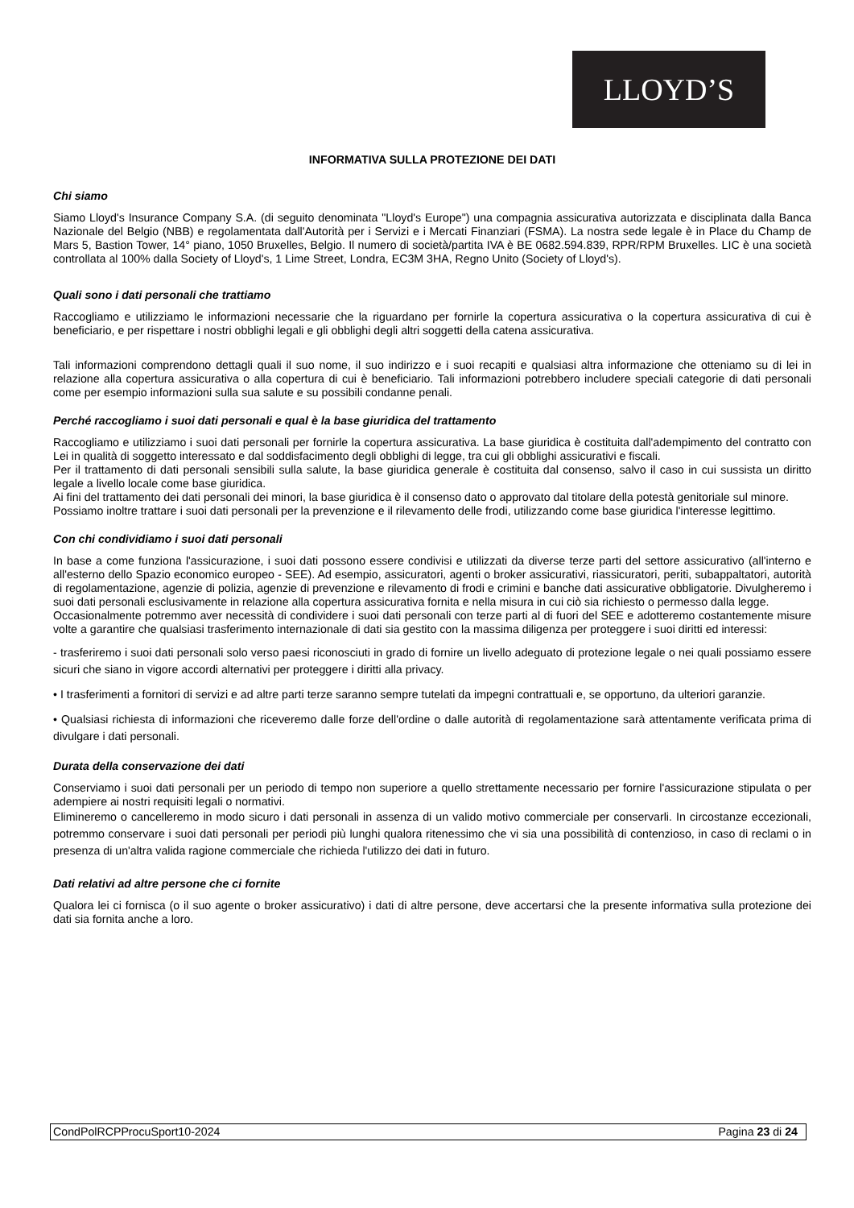LLOYD’S
INFORMATIVA SULLA PROTEZIONE DEI DATI
Chi siamo
Siamo Lloyd's Insurance Company S.A. (di seguito denominata "Lloyd's Europe") una compagnia assicurativa autorizzata e disciplinata dalla Banca Nazionale del Belgio (NBB) e regolamentata dall'Autorità per i Servizi e i Mercati Finanziari (FSMA). La nostra sede legale è in Place du Champ de Mars 5, Bastion Tower, 14° piano, 1050 Bruxelles, Belgio. Il numero di società/partita IVA è BE 0682.594.839, RPR/RPM Bruxelles. LIC è una società controllata al 100% dalla Society of Lloyd's, 1 Lime Street, Londra, EC3M 3HA, Regno Unito (Society of Lloyd's).
Quali sono i dati personali che trattiamo
Raccogliamo e utilizziamo le informazioni necessarie che la riguardano per fornirle la copertura assicurativa o la copertura assicurativa di cui è beneficiario, e per rispettare i nostri obblighi legali e gli obblighi degli altri soggetti della catena assicurativa.
Tali informazioni comprendono dettagli quali il suo nome, il suo indirizzo e i suoi recapiti e qualsiasi altra informazione che otteniamo su di lei in relazione alla copertura assicurativa o alla copertura di cui è beneficiario. Tali informazioni potrebbero includere speciali categorie di dati personali come per esempio informazioni sulla sua salute e su possibili condanne penali.
Perché raccogliamo i suoi dati personali e qual è la base giuridica del trattamento
Raccogliamo e utilizziamo i suoi dati personali per fornirle la copertura assicurativa. La base giuridica è costituita dall'adempimento del contratto con Lei in qualità di soggetto interessato e dal soddisfacimento degli obblighi di legge, tra cui gli obblighi assicurativi e fiscali.
Per il trattamento di dati personali sensibili sulla salute, la base giuridica generale è costituita dal consenso, salvo il caso in cui sussista un diritto legale a livello locale come base giuridica.
Ai fini del trattamento dei dati personali dei minori, la base giuridica è il consenso dato o approvato dal titolare della potestà genitoriale sul minore.
Possiamo inoltre trattare i suoi dati personali per la prevenzione e il rilevamento delle frodi, utilizzando come base giuridica l'interesse legittimo.
Con chi condividiamo i suoi dati personali
In base a come funziona l'assicurazione, i suoi dati possono essere condivisi e utilizzati da diverse terze parti del settore assicurativo (all'interno e all'esterno dello Spazio economico europeo - SEE). Ad esempio, assicuratori, agenti o broker assicurativi, riassicuratori, periti, subappaltatori, autorità di regolamentazione, agenzie di polizia, agenzie di prevenzione e rilevamento di frodi e crimini e banche dati assicurative obbligatorie. Divulgheremo i suoi dati personali esclusivamente in relazione alla copertura assicurativa fornita e nella misura in cui ciò sia richiesto o permesso dalla legge.
Occasionalmente potremmo aver necessità di condividere i suoi dati personali con terze parti al di fuori del SEE e adotteremo costantemente misure volte a garantire che qualsiasi trasferimento internazionale di dati sia gestito con la massima diligenza per proteggere i suoi diritti ed interessi:
- trasferiremo i suoi dati personali solo verso paesi riconosciuti in grado di fornire un livello adeguato di protezione legale o nei quali possiamo essere sicuri che siano in vigore accordi alternativi per proteggere i diritti alla privacy.
• I trasferimenti a fornitori di servizi e ad altre parti terze saranno sempre tutelati da impegni contrattuali e, se opportuno, da ulteriori garanzie.
• Qualsiasi richiesta di informazioni che riceveremo dalle forze dell'ordine o dalle autorità di regolamentazione sarà attentamente verificata prima di divulgare i dati personali.
Durata della conservazione dei dati
Conserviamo i suoi dati personali per un periodo di tempo non superiore a quello strettamente necessario per fornire l'assicurazione stipulata o per adempiere ai nostri requisiti legali o normativi.
Elimineremo o cancelleremo in modo sicuro i dati personali in assenza di un valido motivo commerciale per conservarli. In circostanze eccezionali, potremmo conservare i suoi dati personali per periodi più lunghi qualora ritenessimo che vi sia una possibilità di contenzioso, in caso di reclami o in presenza di un'altra valida ragione commerciale che richieda l'utilizzo dei dati in futuro.
Dati relativi ad altre persone che ci fornite
Qualora lei ci fornisca (o il suo agente o broker assicurativo) i dati di altre persone, deve accertarsi che la presente informativa sulla protezione dei dati sia fornita anche a loro.
CondPolRCPProcuSport10-2024 Pagina 23 di 24